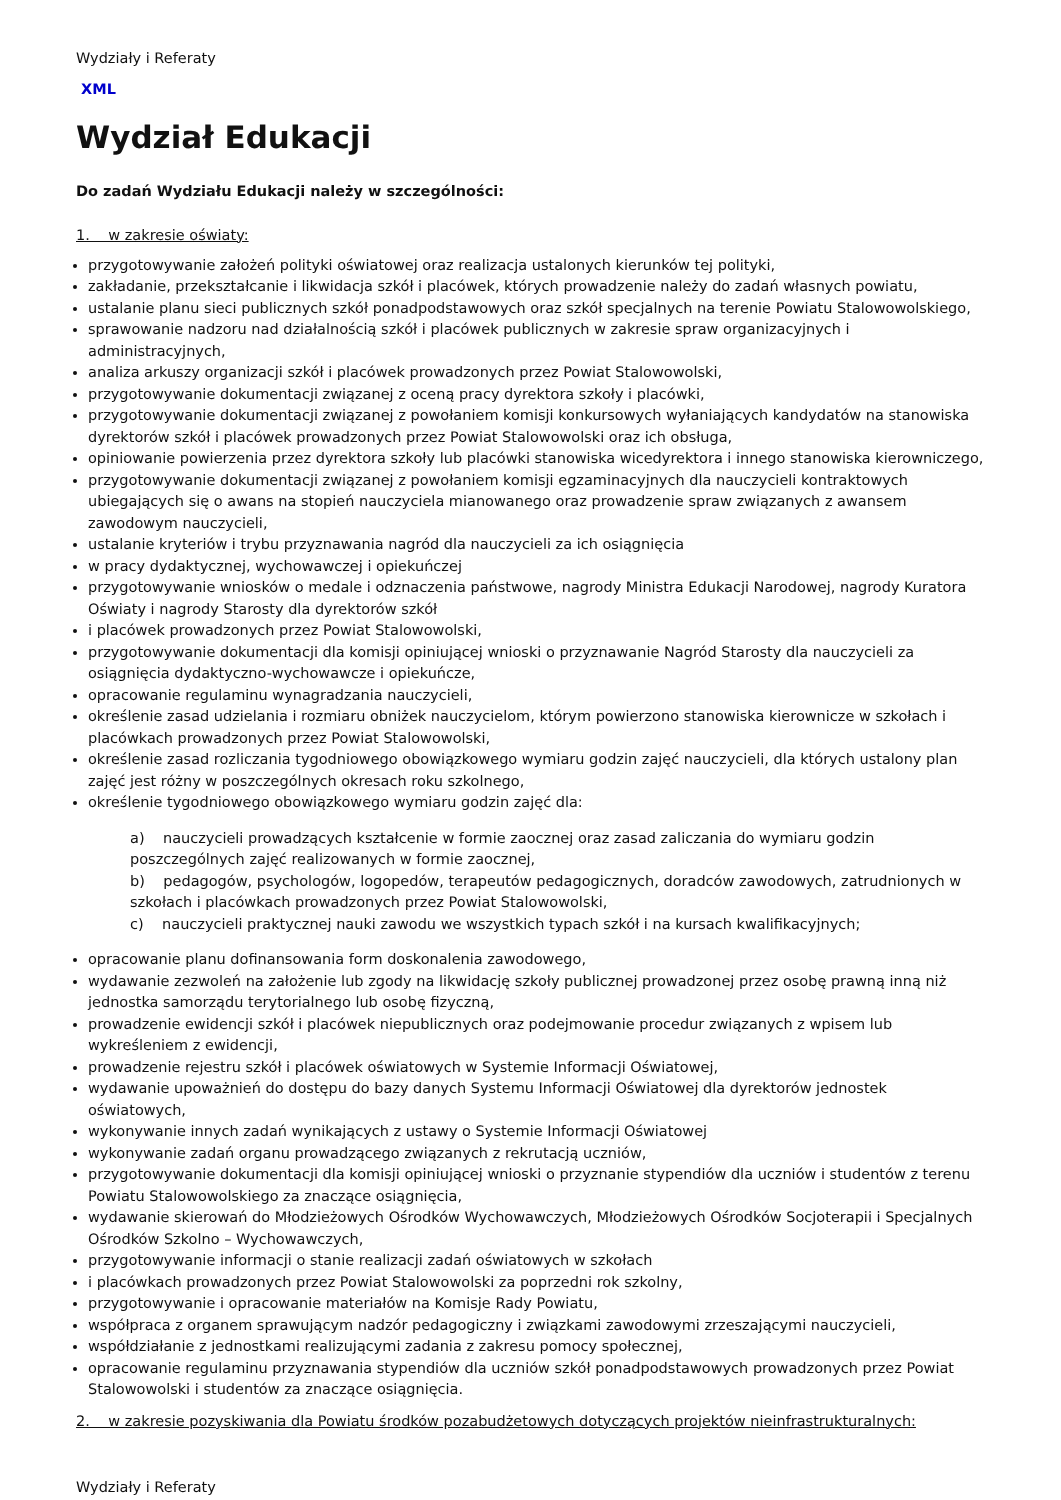Wydziały i Referaty
XML
Wydział Edukacji
Do zadań Wydziału Edukacji należy w szczególności:
1. w zakresie oświaty:
przygotowywanie założeń polityki oświatowej oraz realizacja ustalonych kierunków tej polityki,
zakładanie, przekształcanie i likwidacja szkół i placówek, których prowadzenie należy do zadań własnych powiatu,
ustalanie planu sieci publicznych szkół ponadpodstawowych oraz szkół specjalnych na terenie Powiatu Stalowowolskiego,
sprawowanie nadzoru nad działalnością szkół i placówek publicznych w zakresie spraw organizacyjnych i administracyjnych,
analiza arkuszy organizacji szkół i placówek prowadzonych przez Powiat Stalowowolski,
przygotowywanie dokumentacji związanej z oceną pracy dyrektora szkoły i placówki,
przygotowywanie dokumentacji związanej z powołaniem komisji konkursowych wyłaniających kandydatów na stanowiska dyrektorów szkół i placówek prowadzonych przez Powiat Stalowowolski oraz ich obsługa,
opiniowanie powierzenia przez dyrektora szkoły lub placówki stanowiska wicedyrektora i innego stanowiska kierowniczego,
przygotowywanie dokumentacji związanej z powołaniem komisji egzaminacyjnych dla nauczycieli kontraktowych ubiegających się o awans na stopień nauczyciela mianowanego oraz prowadzenie spraw związanych z awansem zawodowym nauczycieli,
ustalanie kryteriów i trybu przyznawania nagród dla nauczycieli za ich osiągnięcia
w pracy dydaktycznej, wychowawczej i opiekuńczej
przygotowywanie wniosków o medale i odznaczenia państwowe, nagrody Ministra Edukacji Narodowej, nagrody Kuratora Oświaty i nagrody Starosty dla dyrektorów szkół
i placówek prowadzonych przez Powiat Stalowowolski,
przygotowywanie dokumentacji dla komisji opiniującej wnioski o przyznawanie Nagród Starosty dla nauczycieli za osiągnięcia dydaktyczno-wychowawcze i opiekuńcze,
opracowanie regulaminu wynagradzania nauczycieli,
określenie zasad udzielania i rozmiaru obniżek nauczycielom, którym powierzono stanowiska kierownicze w szkołach i placówkach prowadzonych przez Powiat Stalowowolski,
określenie zasad rozliczania tygodniowego obowiązkowego wymiaru godzin zajęć nauczycieli, dla których ustalony plan zajęć jest różny w poszczególnych okresach roku szkolnego,
określenie tygodniowego obowiązkowego wymiaru godzin zajęć dla:
a) nauczycieli prowadzących kształcenie w formie zaocznej oraz zasad zaliczania do wymiaru godzin poszczególnych zajęć realizowanych w formie zaocznej,
b) pedagogów, psychologów, logopedów, terapeutów pedagogicznych, doradców zawodowych, zatrudnionych w szkołach i placówkach prowadzonych przez Powiat Stalowowolski,
c) nauczycieli praktycznej nauki zawodu we wszystkich typach szkół i na kursach kwalifikacyjnych;
opracowanie planu dofinansowania form doskonalenia zawodowego,
wydawanie zezwoleń na założenie lub zgody na likwidację szkoły publicznej prowadzonej przez osobę prawną inną niż jednostka samorządu terytorialnego lub osobę fizyczną,
prowadzenie ewidencji szkół i placówek niepublicznych oraz podejmowanie procedur związanych z wpisem lub wykreśleniem z ewidencji,
prowadzenie rejestru szkół i placówek oświatowych w Systemie Informacji Oświatowej,
wydawanie upoważnień do dostępu do bazy danych Systemu Informacji Oświatowej dla dyrektorów jednostek oświatowych,
wykonywanie innych zadań wynikających z ustawy o Systemie Informacji Oświatowej
wykonywanie zadań organu prowadzącego związanych z rekrutacją uczniów,
przygotowywanie dokumentacji dla komisji opiniującej wnioski o przyznanie stypendiów dla uczniów i studentów z terenu Powiatu Stalowowolskiego za znaczące osiągnięcia,
wydawanie skierowań do Młodzieżowych Ośrodków Wychowawczych, Młodzieżowych Ośrodków Socjoterapii i Specjalnych Ośrodków Szkolno – Wychowawczych,
przygotowywanie informacji o stanie realizacji zadań oświatowych w szkołach
i placówkach prowadzonych przez Powiat Stalowowolski za poprzedni rok szkolny,
przygotowywanie i opracowanie materiałów na Komisje Rady Powiatu,
współpraca z organem sprawującym nadzór pedagogiczny i związkami zawodowymi zrzeszającymi nauczycieli,
współdziałanie z jednostkami realizującymi zadania z zakresu pomocy społecznej,
opracowanie regulaminu przyznawania stypendiów dla uczniów szkół ponadpodstawowych prowadzonych przez Powiat Stalowowolski i studentów za znaczące osiągnięcia.
2. w zakresie pozyskiwania dla Powiatu środków pozabudżetowych dotyczących projektów nieinfrastrukturalnych:
Wydziały i Referaty